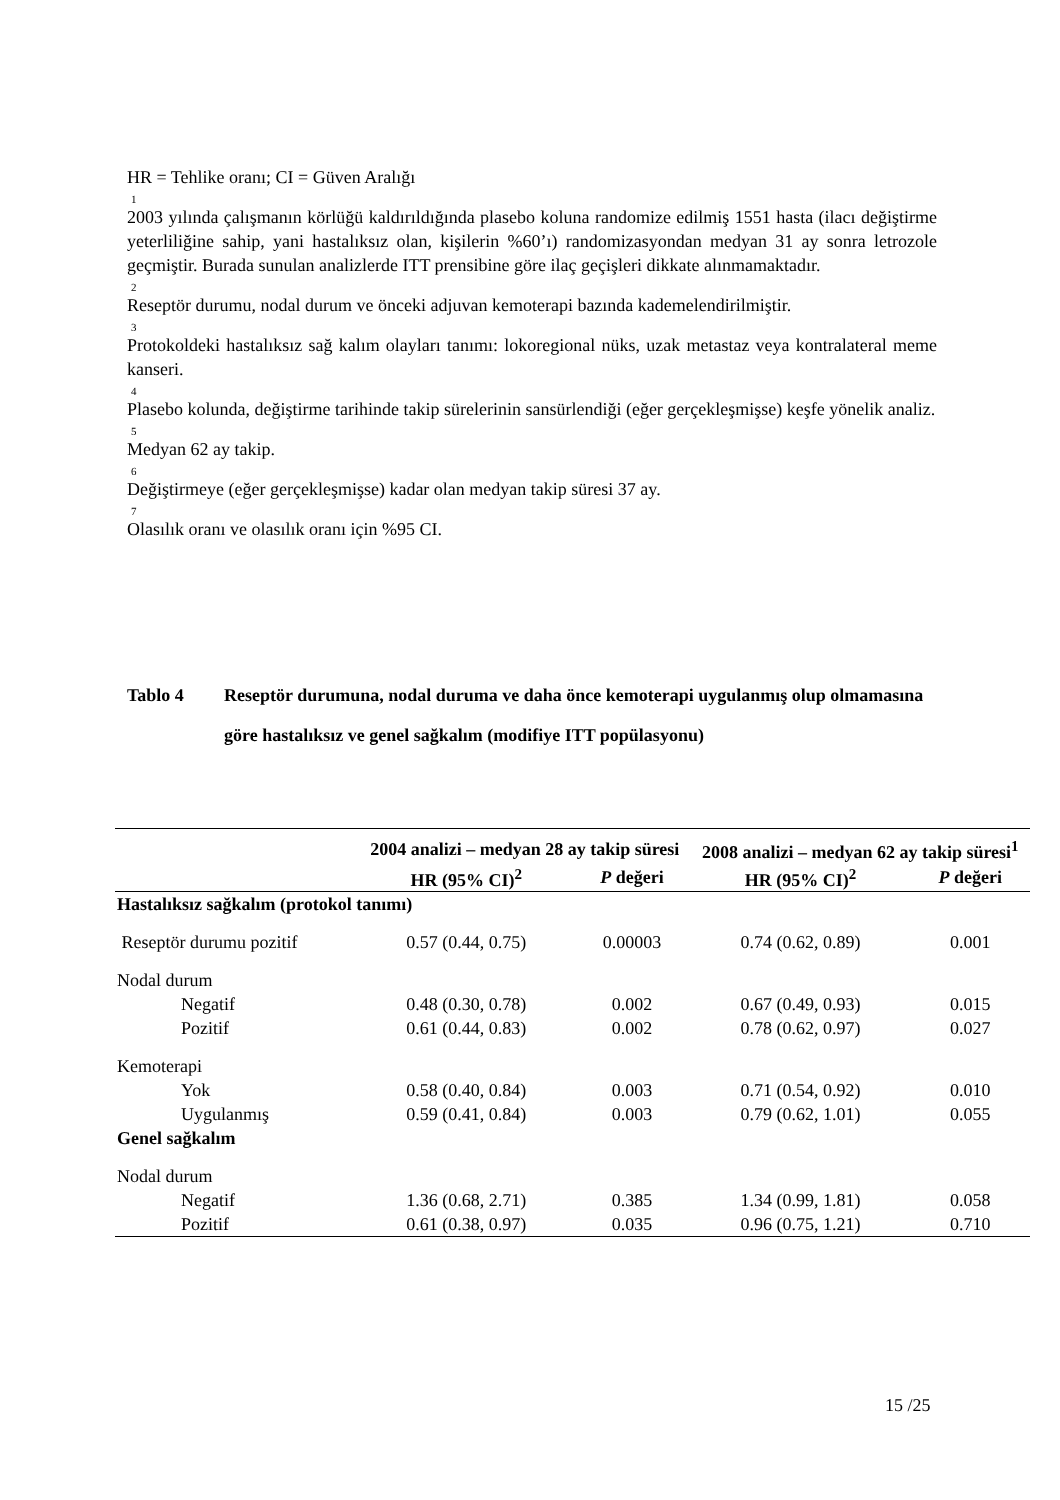HR = Tehlike oranı; CI = Güven Aralığı
<sup>1</sup> 2003 yılında çalışmanın körlüğü kaldırıldığında plasebo koluna randomize edilmiş 1551 hasta (ilacı değiştirme yeterliliğine sahip, yani hastalıksız olan, kişilerin %60’ı) randomizasyondan medyan 31 ay sonra letrozole geçmiştir. Burada sunulan analizlerde ITT prensibine göre ilaç geçişleri dikkate alınmamaktadır.
<sup>2</sup> Reseptör durumu, nodal durum ve önceki adjuvan kemoterapi bazında kademelendirilmiştir.
<sup>3</sup> Protokoldeki hastalıksız sağ kalım olayları tanımı: lokoregional nüks, uzak metastaz veya kontralateral meme kanseri.
<sup>4</sup> Plasebo kolunda, değiştirme tarihinde takip sürelerinin sansürlendiği (eğer gerçekleşmişse) keşfe yönelik analiz.
<sup>5</sup> Medyan 62 ay takip.
<sup>6</sup> Değiştirmeye (eğer gerçekleşmişse) kadar olan medyan takip süresi 37 ay.
<sup>7</sup> Olasılık oranı ve olasılık oranı için %95 CI.
Tablo 4 Reseptör durumuna, nodal duruma ve daha önce kemoterapi uygulanmış olup olmamasına göre hastalıksız ve genel sağkalım (modifiye ITT popülasyonu)
| | 2004 analizi – medyan 28 ay takip süresi | | 2008 analizi – medyan 62 ay takip süresi<sup>1</sup> | |
| --- | --- | --- | --- | --- |
| | HR (95% CI)<sup>2</sup> | P değeri | HR (95% CI)<sup>2</sup> | P değeri |
| Hastalıksız sağkalım (protokol tanımı) | | | | |
| Reseptör durumu pozitif | 0.57 (0.44, 0.75) | 0.00003 | 0.74 (0.62, 0.89) | 0.001 |
| Nodal durum | | | | |
| Negatif | 0.48 (0.30, 0.78) | 0.002 | 0.67 (0.49, 0.93) | 0.015 |
| Pozitif | 0.61 (0.44, 0.83) | 0.002 | 0.78 (0.62, 0.97) | 0.027 |
| Kemoterapi | | | | |
| Yok | 0.58 (0.40, 0.84) | 0.003 | 0.71 (0.54, 0.92) | 0.010 |
| Uygulanmış | 0.59 (0.41, 0.84) | 0.003 | 0.79 (0.62, 1.01) | 0.055 |
| Genel sağkalım | | | | |
| Nodal durum | | | | |
| Negatif | 1.36 (0.68, 2.71) | 0.385 | 1.34 (0.99, 1.81) | 0.058 |
| Pozitif | 0.61 (0.38, 0.97) | 0.035 | 0.96 (0.75, 1.21) | 0.710 |
15 /25